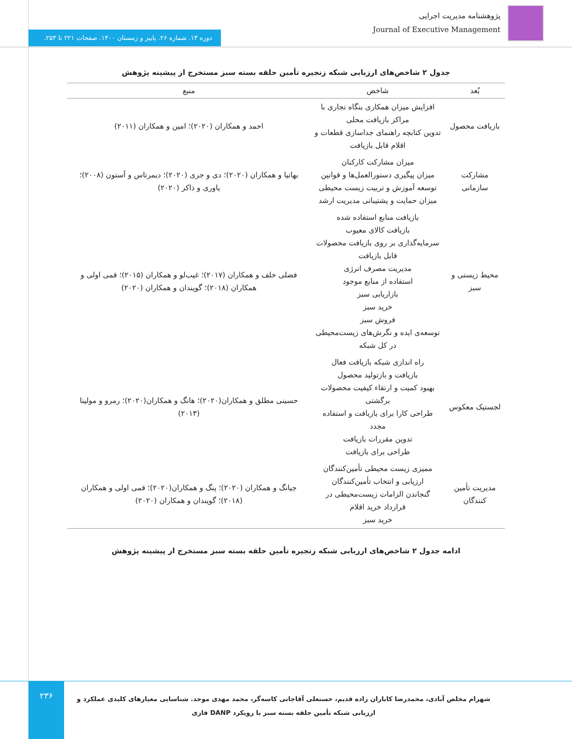پژوهشنامه مدیریت اجرایی
Journal of Executive Management
دوره ۱۳. شماره ۲۶. پاییز و زمستان ۱۴۰۰. صفحات ۲۲۱ تا ۲۵۳.
جدول ۲ شاخص‌های ارزیابی شبکه زنجیره تأمین حلقه بسته سبز مستخرج از پیشینه پژوهش
| بُعد | شاخص | منبع |
| --- | --- | --- |
| بازیافت محصول | افزایش میزان همکاری بنگاه تجاری با مراکز بازیافت محلی تدوین کتابچه راهنمای جداسازی قطعات و اقلام قابل بازیافت | احمد و همکاران (۲۰۲۰)؛ امین و همکاران (۲۰۱۱) |
| مشارکت سازمانی | میزان مشارکت کارکنان میزان پیگیری دستورالعمل‌ها و قوانین توسعه آموزش و تربیت زیست محیطی میزان حمایت و پشتیبانی مدیریت ارشد | بهاتیا و همکاران (۲۰۲۰)؛ دی و جری (۲۰۲۰)؛ دیمرتاس و آستون (۲۰۰۸)؛ یاوری و ذاکر (۲۰۲۰) |
| محیط زیستی و سبز | بازیافت منابع استفاده شده بازیافت کالای معیوب سرمایه‌گذاری بر روی بازیافت محصولات قابل بازیافت مدیریت مصرف انرژی استفاده از منابع موجود بازاریابی سبز خرید سبز فروش سبز توسعه‌ی ایده و نگرش‌های زیست‌محیطی در کل شبکه | فضلی خلف و همکاران (۲۰۱۷)؛ غیب‌لو و همکاران (۲۰۱۵)؛ قمی اولی و همکاران (۲۰۱۸)؛ گویندان و همکاران (۲۰۲۰) |
| لجستیک معکوس | راه اندازی شبکه بازیافت فعال بازیافت و بازتولید محصول بهبود کمیت و ارتقاء کیفیت محصولات برگشتی طراحی کارا برای بازیافت و استفاده مجدد تدوین مقررات بازیافت طراحی برای بازیافت | حسینی مطلق و همکاران(۲۰۲۰)؛ هانگ و همکاران(۲۰۲۰)؛ رمرو و مولینا (۲۰۱۳) |
| مدیریت تأمین کنندگان | ممیزی زیست محیطی تأمین‌کنندگان ارزیابی و انتخاب تأمین‌کنندگان گنجاندن الزامات زیست‌محیطی در قرارداد خرید اقلام خرید سبز | جیانگ و همکاران (۲۰۲۰)؛ پنگ و همکاران(۲۰۲۰)؛ قمی اولی و همکاران (۲۰۱۸)؛ گویندان و همکاران (۲۰۲۰) |
ادامه جدول ۲ شاخص‌های ارزیابی شبکه زنجیره تأمین حلقه بسته سبز مستخرج از پیشینه پژوهش
۲۳۶
شهرام مخلص آبادی، محمدرضا کاباران زاده قدیم، حسنعلی آقاجانی کاسه‌گر، محمد مهدی موحد. شناسایی معیارهای کلیدی عملکرد و ارزیابی شبکه تأمین حلقه بسته سبز با رویکرد DANP فازی